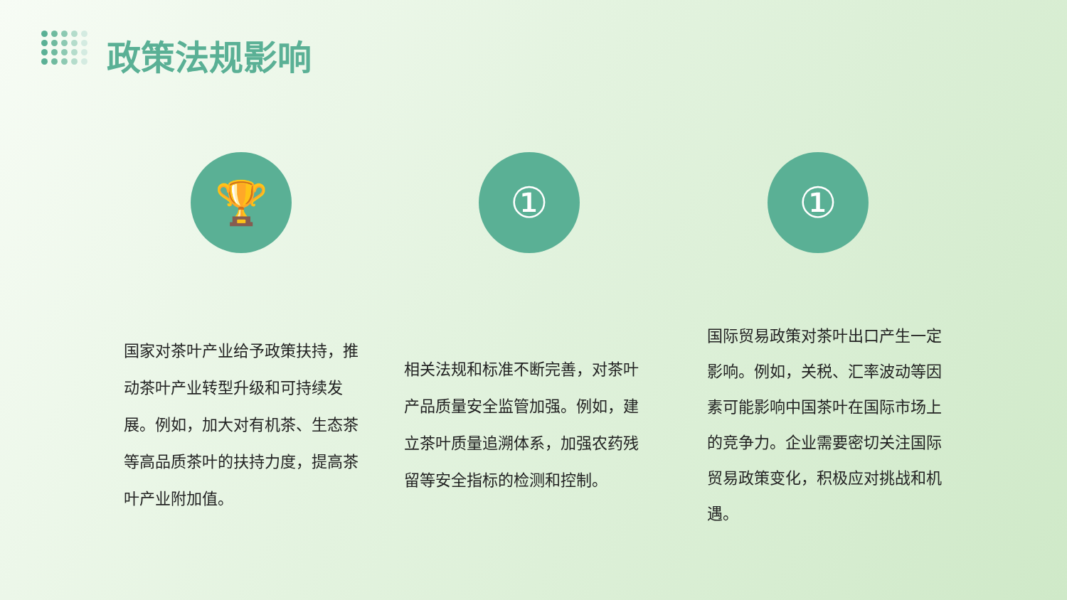政策法规影响
🏆 ① ①
国家对茶叶产业给予政策扶持，推动茶叶产业转型升级和可持续发展。例如，加大对有机茶、生态茶等高品质茶叶的扶持力度，提高茶叶产业附加值。
相关法规和标准不断完善，对茶叶产品质量安全监管加强。例如，建立茶叶质量追溯体系，加强农药残留等安全指标的检测和控制。
国际贸易政策对茶叶出口产生一定影响。例如，关税、汇率波动等因素可能影响中国茶叶在国际市场上的竞争力。企业需要密切关注国际贸易政策变化，积极应对挑战和机遇。